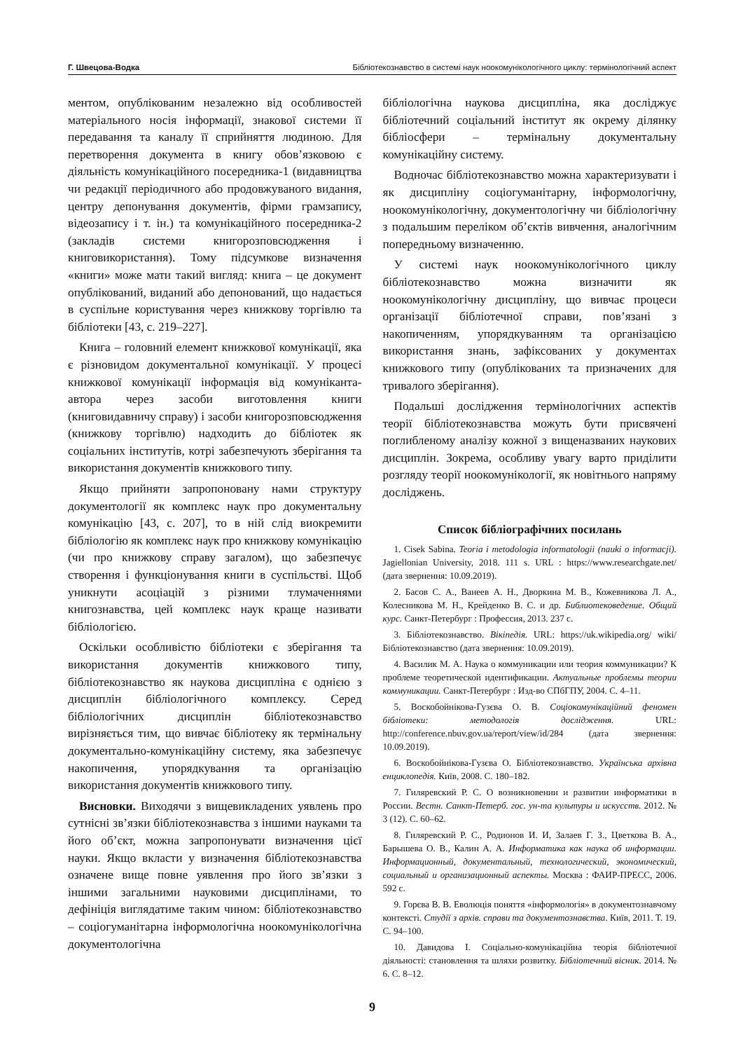Г. Швецова-Водка Бібліотекознавство в системі наук ноокомунікологічного циклу: термінологічний аспект
ментом, опублікованим незалежно від особливостей матеріального носія інформації, знакової системи її передавання та каналу її сприйняття людиною. Для перетворення документа в книгу обов’язковою є діяльність комунікаційного посередника-1 (видавництва чи редакції періодичного або продовжуваного видання, центру депонування документів, фірми грамзапису, відеозапису і т. ін.) та комунікаційного посередника-2 (закладів системи книгорозповсюдження і книговикористання). Тому підсумкове визначення «книги» може мати такий вигляд: книга – це документ опублікований, виданий або депонований, що надається в суспільне користування через книжкову торгівлю та бібліотеки [43, с. 219–227].
Книга – головний елемент книжкової комунікації, яка є різновидом документальної комунікації. У процесі книжкової комунікації інформація від комуніканта-автора через засоби виготовлення книги (книговидавничу справу) і засоби книгорозповсюдження (книжкову торгівлю) надходить до бібліотек як соціальних інститутів, котрі забезпечують зберігання та використання документів книжкового типу.
Якщо прийняти запропоновану нами структуру документології як комплекс наук про документальну комунікацію [43, с. 207], то в ній слід виокремити бібліологію як комплекс наук про книжкову комунікацію (чи про книжкову справу загалом), що забезпечує створення і функціонування книги в суспільстві. Щоб уникнути асоціацій з різними тлумаченнями книгознавства, цей комплекс наук краще називати бібліологією.
Оскільки особливістю бібліотеки є зберігання та використання документів книжкового типу, бібліотекознавство як наукова дисципліна є однією з дисциплін бібліологічного комплексу. Серед бібліологічних дисциплін бібліотекознавство вирізняється тим, що вивчає бібліотеку як термінальну документально-комунікаційну систему, яка забезпечує накопичення, упорядкування та організацію використання документів книжкового типу.
Висновки. Виходячи з вищевикладених уявлень про сутнісні зв’язки бібліотекознавства з іншими науками та його об’єкт, можна запропонувати визначення цієї науки. Якщо вкласти у визначення бібліотекознавства означене вище повне уявлення про його зв’язки з іншими загальними науковими дисциплінами, то дефініція виглядатиме таким чином: бібліотекознавство – соціогуманітарна інформологічна ноокомунікологічна документологічна
бібліологічна наукова дисципліна, яка досліджує бібліотечний соціальний інститут як окрему ділянку бібліосфери – термінальну документальну комунікаційну систему.
Водночас бібліотекознавство можна характеризувати і як дисципліну соціогуманітарну, інформологічну, ноокомунікологічну, документологічну чи бібліологічну з подальшим переліком об’єктів вивчення, аналогічним попередньому визначенню.
У системі наук ноокомунікологічного циклу бібліотекознавство можна визначити як ноокомунікологічну дисципліну, що вивчає процеси організації бібліотечної справи, пов’язані з накопиченням, упорядкуванням та організацією використання знань, зафіксованих у документах книжкового типу (опублікованих та призначених для тривалого зберігання).
Подальші дослідження термінологічних аспектів теорії бібліотекознавства можуть бути присвячені поглибленому аналізу кожної з вищеназваних наукових дисциплін. Зокрема, особливу увагу варто приділити розгляду теорії ноокомунікології, як новітнього напряму досліджень.
Список бібліографічних посилань
1. Cisek Sabina. Teoria i metodologia informatologii (nauki o informacji). Jagiellonian University, 2018. 111 s. URL : https://www.researchgate.net/ (дата звернення: 10.09.2019).
2. Басов С. А., Ванеев А. Н., Дворкина М. В., Кожевникова Л. А., Колесникова М. Н., Крейденко В. С. и др. Библиотековедение. Общий курс. Санкт-Петербург : Профессия, 2013. 237 с.
3. Бібліотекознавство. Вікіпедія. URL: https://uk.wikipedia.org/ wiki/Бібліотекознавство (дата звернення: 10.09.2019).
4. Василик М. А. Наука о коммуникации или теория коммуникации? К проблеме теоретической идентификации. Актуальные проблемы теории коммуникации. Санкт-Петербург : Изд-во СПбГПУ, 2004. С. 4–11.
5. Воскобойнікова-Гузєва О. В. Соціокомунікаційний феномен бібліотеки: методологія дослідження. URL: http://conference.nbuv.gov.ua/report/view/id/284 (дата звернення: 10.09.2019).
6. Воскобойнікова-Гузєва О. Бібліотекознавство. Українська архівна енциклопедія. Київ, 2008. С. 180–182.
7. Гиляревский Р. С. О возникновении и развитии информатики в России. Вестн. Санкт-Петерб. гос. ун-та культуры и искусств. 2012. № 3 (12). С. 60–62.
8. Гиляревский Р. С., Родионов И. И, Залаев Г. З., Цветкова В. А., Барышева О. В., Калин А. А. Информатика как наука об информации. Информационный, документальный, технологический, экономический, социальный и организационный аспекты. Москва : ФАИР-ПРЕСС, 2006. 592 с.
9. Горєва В. В. Еволюція поняття «інформологія» в документознавчому контексті. Студії з архів. справи та документознавства. Київ, 2011. Т. 19. С. 94–100.
10. Давидова І. Соціально-комунікаційна теорія бібліотечної діяльності: становлення та шляхи розвитку. Бібліотечний вісник. 2014. № 6. С. 8–12.
9